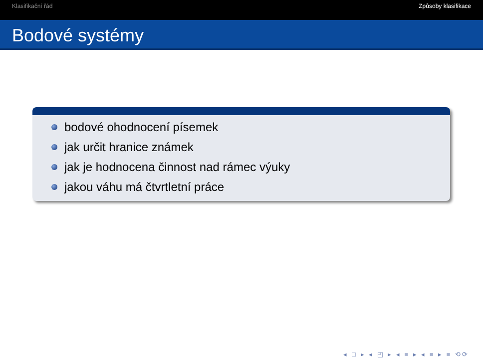Klasifikační řád Způsoby klasifikace
Bodové systémy
bodové ohodnocení písemek
jak určit hranice známek
jak je hodnocena činnost nad rámec výuky
jakou váhu má čtvrtletní práce
◂ □ ▸ ◂ ◰ ▸ ◂ ≡ ▸ ◂ ≡ ▸ ≡ ⟲⟳